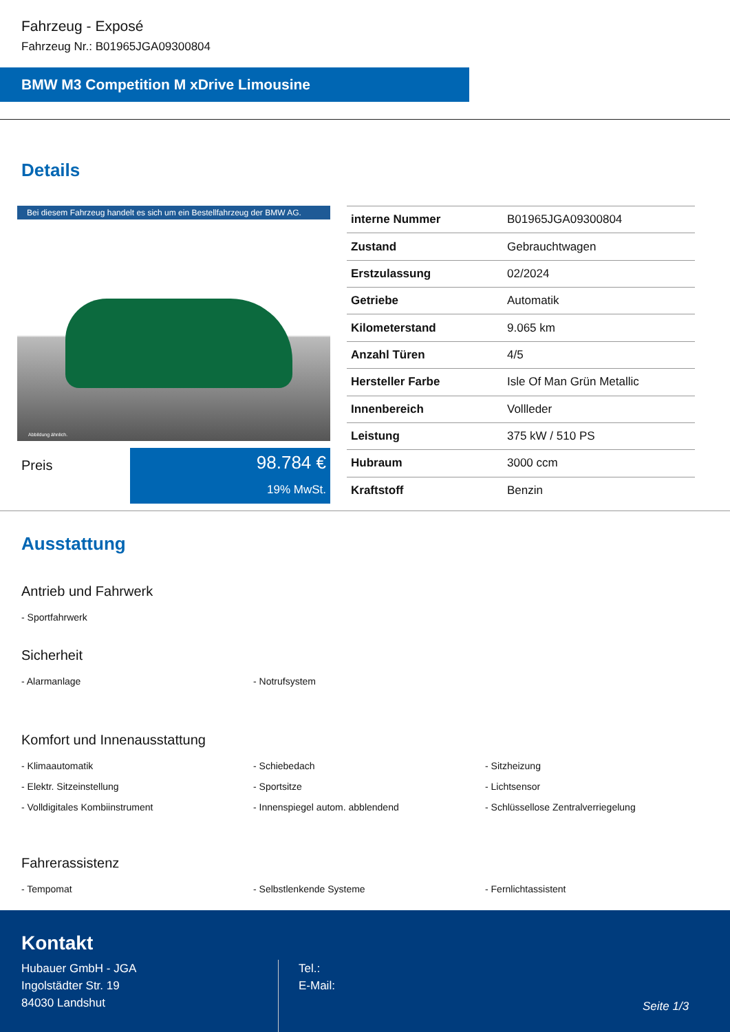Fahrzeug - Exposé
Fahrzeug Nr.: B01965JGA09300804
BMW M3 Competition M xDrive Limousine
Details
Bei diesem Fahrzeug handelt es sich um ein Bestellfahrzeug der BMW AG.
Abbildung ähnlich.
Preis
98.784 €
19% MwSt.
| interne Nummer | B01965JGA09300804 |
| Zustand | Gebrauchtwagen |
| Erstzulassung | 02/2024 |
| Getriebe | Automatik |
| Kilometerstand | 9.065 km |
| Anzahl Türen | 4/5 |
| Hersteller Farbe | Isle Of Man Grün Metallic |
| Innenbereich | Vollleder |
| Leistung | 375 kW / 510 PS |
| Hubraum | 3000 ccm |
| Kraftstoff | Benzin |
Ausstattung
Antrieb und Fahrwerk
- Sportfahrwerk
Sicherheit
- Alarmanlage
- Notrufsystem
Komfort und Innenausstattung
- Klimaautomatik
- Schiebedach
- Sitzheizung
- Elektr. Sitzeinstellung
- Sportsitze
- Lichtsensor
- Volldigitales Kombiinstrument
- Innenspiegel autom. abblendend
- Schlüssellose Zentralverriegelung
Fahrerassistenz
- Tempomat
- Selbstlenkende Systeme
- Fernlichtassistent
Kontakt
Hubauer GmbH - JGA
Ingolstädter Str. 19
84030 Landshut
Tel.:
E-Mail:
Seite 1/3